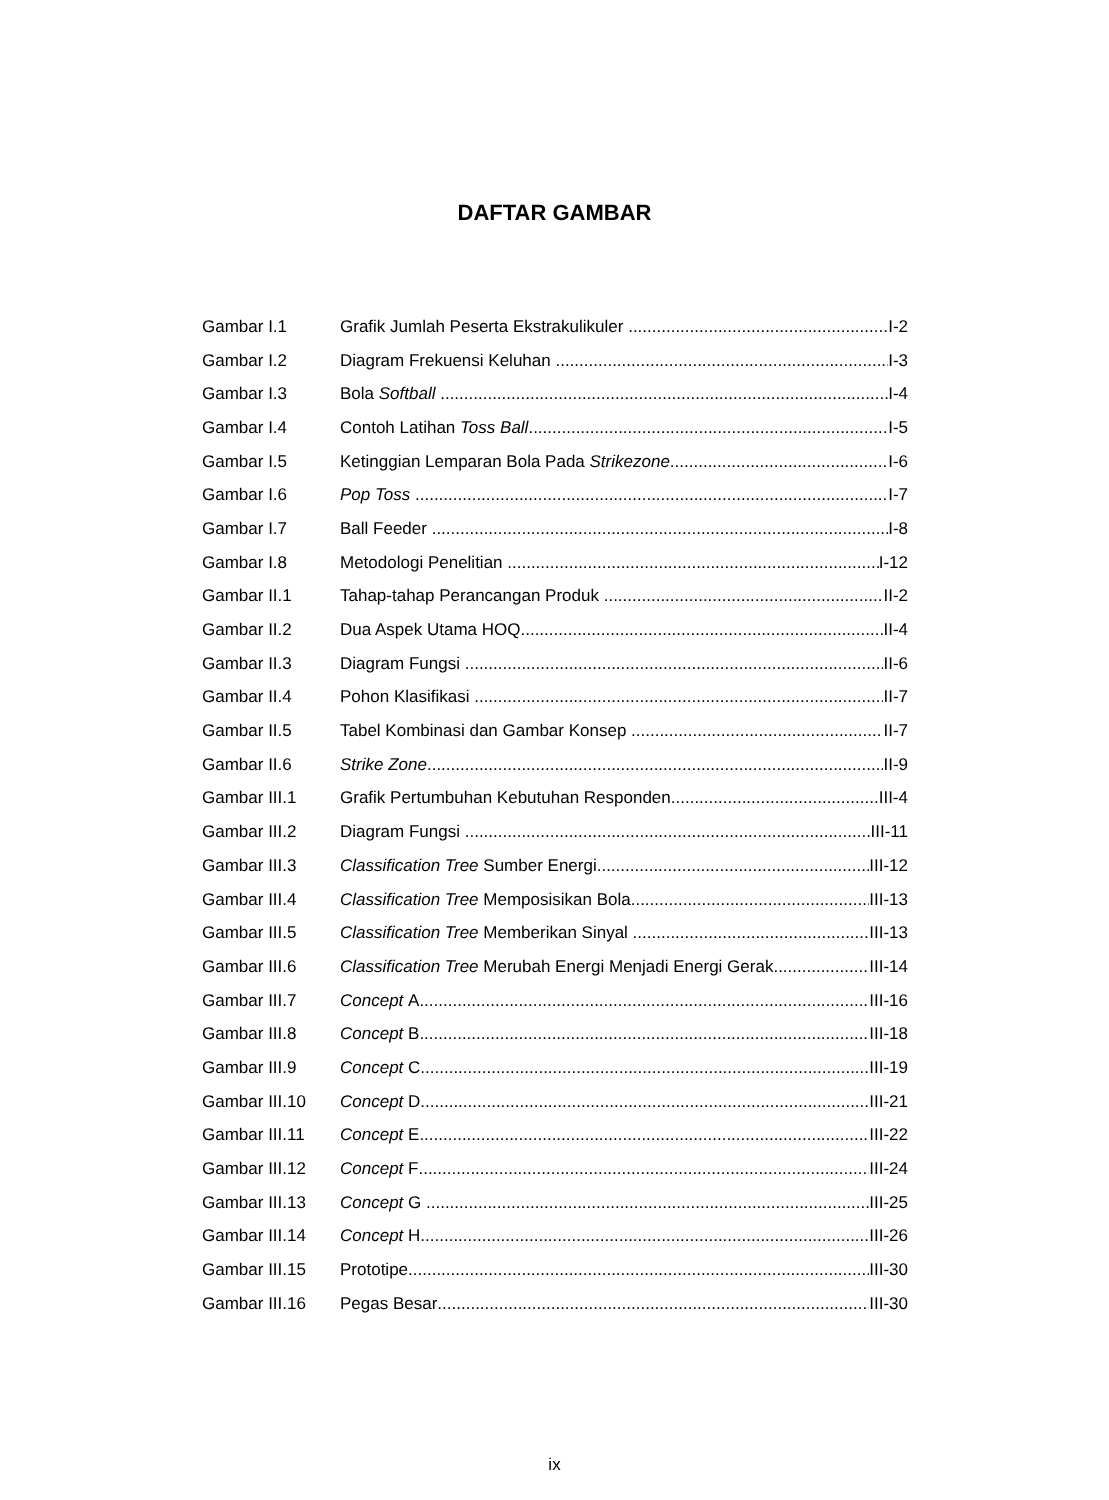DAFTAR GAMBAR
Gambar I.1 Grafik Jumlah Peserta Ekstrakulikuler I-2
Gambar I.2 Diagram Frekuensi Keluhan I-3
Gambar I.3 Bola Softball I-4
Gambar I.4 Contoh Latihan Toss Ball I-5
Gambar I.5 Ketinggian Lemparan Bola Pada Strikezone I-6
Gambar I.6 Pop Toss I-7
Gambar I.7 Ball Feeder I-8
Gambar I.8 Metodologi Penelitian I-12
Gambar II.1 Tahap-tahap Perancangan Produk II-2
Gambar II.2 Dua Aspek Utama HOQ II-4
Gambar II.3 Diagram Fungsi II-6
Gambar II.4 Pohon Klasifikasi II-7
Gambar II.5 Tabel Kombinasi dan Gambar Konsep II-7
Gambar II.6 Strike Zone II-9
Gambar III.1 Grafik Pertumbuhan Kebutuhan Responden III-4
Gambar III.2 Diagram Fungsi III-11
Gambar III.3 Classification Tree Sumber Energi III-12
Gambar III.4 Classification Tree Memposisikan Bola III-13
Gambar III.5 Classification Tree Memberikan Sinyal III-13
Gambar III.6 Classification Tree Merubah Energi Menjadi Energi Gerak III-14
Gambar III.7 Concept A III-16
Gambar III.8 Concept B III-18
Gambar III.9 Concept C III-19
Gambar III.10 Concept D III-21
Gambar III.11 Concept E III-22
Gambar III.12 Concept F III-24
Gambar III.13 Concept G III-25
Gambar III.14 Concept H III-26
Gambar III.15 Prototipe III-30
Gambar III.16 Pegas Besar III-30
ix